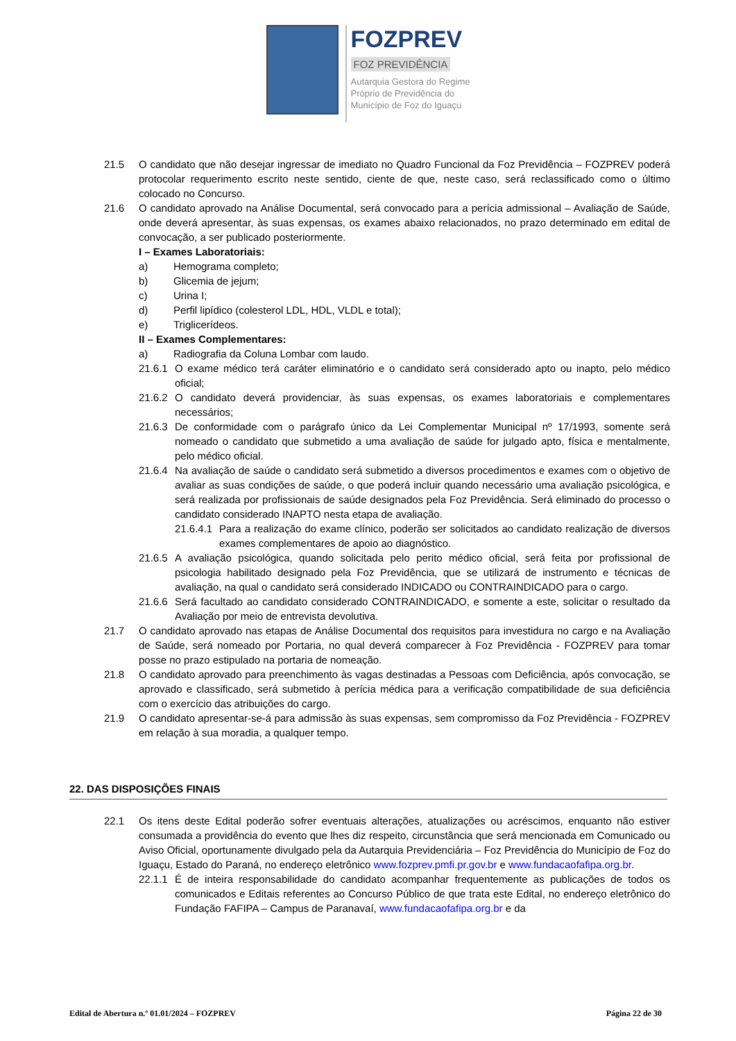FOZPREV
FOZ PREVIDÊNCIA
Autarquia Gestora do Regime
Próprio de Previdência do
Município de Foz do Iguaçu
21.5 O candidato que não desejar ingressar de imediato no Quadro Funcional da Foz Previdência – FOZPREV poderá protocolar requerimento escrito neste sentido, ciente de que, neste caso, será reclassificado como o último colocado no Concurso.
21.6 O candidato aprovado na Análise Documental, será convocado para a perícia admissional – Avaliação de Saúde, onde deverá apresentar, às suas expensas, os exames abaixo relacionados, no prazo determinado em edital de convocação, a ser publicado posteriormente.
I – Exames Laboratoriais:
a) Hemograma completo;
b) Glicemia de jejum;
c) Urina I;
d) Perfil lipídico (colesterol LDL, HDL, VLDL e total);
e) Triglicerídeos.
II – Exames Complementares:
a) Radiografia da Coluna Lombar com laudo.
21.6.1 O exame médico terá caráter eliminatório e o candidato será considerado apto ou inapto, pelo médico oficial;
21.6.2 O candidato deverá providenciar, às suas expensas, os exames laboratoriais e complementares necessários;
21.6.3 De conformidade com o parágrafo único da Lei Complementar Municipal nº 17/1993, somente será nomeado o candidato que submetido a uma avaliação de saúde for julgado apto, física e mentalmente, pelo médico oficial.
21.6.4 Na avaliação de saúde o candidato será submetido a diversos procedimentos e exames com o objetivo de avaliar as suas condições de saúde, o que poderá incluir quando necessário uma avaliação psicológica, e será realizada por profissionais de saúde designados pela Foz Previdência. Será eliminado do processo o candidato considerado INAPTO nesta etapa de avaliação.
21.6.4.1 Para a realização do exame clínico, poderão ser solicitados ao candidato realização de diversos exames complementares de apoio ao diagnóstico.
21.6.5 A avaliação psicológica, quando solicitada pelo perito médico oficial, será feita por profissional de psicologia habilitado designado pela Foz Previdência, que se utilizará de instrumento e técnicas de avaliação, na qual o candidato será considerado INDICADO ou CONTRAINDICADO para o cargo.
21.6.6 Será facultado ao candidato considerado CONTRAINDICADO, e somente a este, solicitar o resultado da Avaliação por meio de entrevista devolutiva.
21.7 O candidato aprovado nas etapas de Análise Documental dos requisitos para investidura no cargo e na Avaliação de Saúde, será nomeado por Portaria, no qual deverá comparecer à Foz Previdência - FOZPREV para tomar posse no prazo estipulado na portaria de nomeação.
21.8 O candidato aprovado para preenchimento às vagas destinadas a Pessoas com Deficiência, após convocação, se aprovado e classificado, será submetido à perícia médica para a verificação compatibilidade de sua deficiência com o exercício das atribuições do cargo.
21.9 O candidato apresentar-se-á para admissão às suas expensas, sem compromisso da Foz Previdência - FOZPREV em relação à sua moradia, a qualquer tempo.
22. DAS DISPOSIÇÕES FINAIS
22.1 Os itens deste Edital poderão sofrer eventuais alterações, atualizações ou acréscimos, enquanto não estiver consumada a providência do evento que lhes diz respeito, circunstância que será mencionada em Comunicado ou Aviso Oficial, oportunamente divulgado pela da Autarquia Previdenciária – Foz Previdência do Município de Foz do Iguaçu, Estado do Paraná, no endereço eletrônico www.fozprev.pmfi.pr.gov.br e www.fundacaofafipa.org.br.
22.1.1 É de inteira responsabilidade do candidato acompanhar frequentemente as publicações de todos os comunicados e Editais referentes ao Concurso Público de que trata este Edital, no endereço eletrônico do Fundação FAFIPA – Campus de Paranavaí, www.fundacaofafipa.org.br e da
Edital de Abertura n.º 01.01/2024 – FOZPREV Página 22 de 30